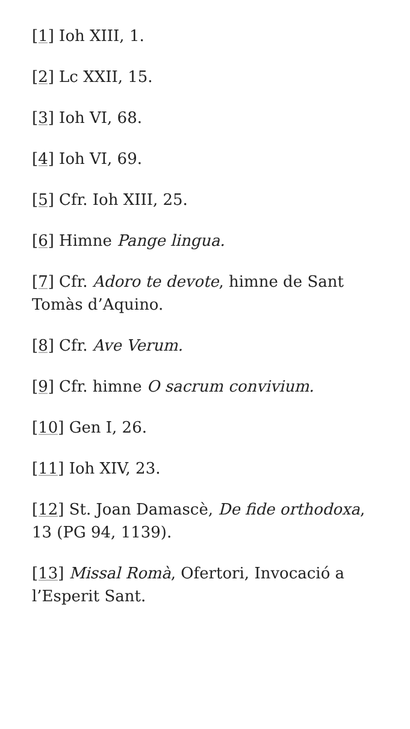[1] Ioh XIII, 1.
[2] Lc XXII, 15.
[3] Ioh VI, 68.
[4] Ioh VI, 69.
[5] Cfr. Ioh XIII, 25.
[6] Himne Pange lingua.
[7] Cfr. Adoro te devote, himne de Sant Tomàs d’Aquino.
[8] Cfr. Ave Verum.
[9] Cfr. himne O sacrum convivium.
[10] Gen I, 26.
[11] Ioh XIV, 23.
[12] St. Joan Damascè, De fide orthodoxa, 13 (PG 94, 1139).
[13] Missal Romà, Ofertori, Invocació a l’Esperit Sant.